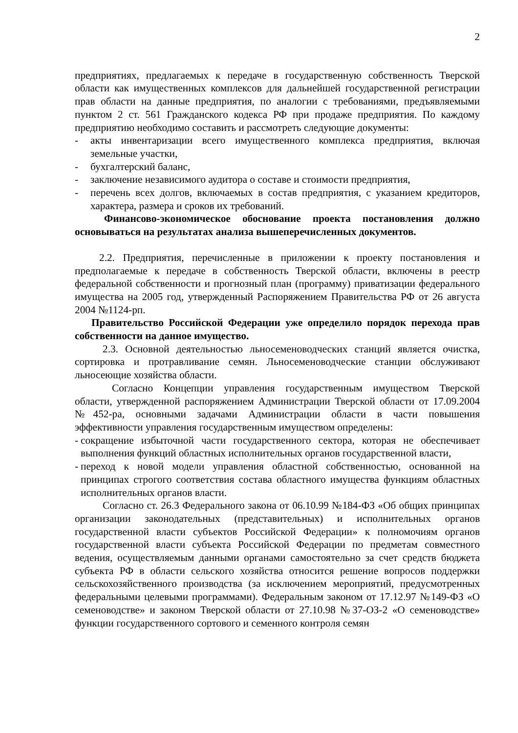2
предприятиях, предлагаемых к передаче в государственную собственность Тверской области как имущественных комплексов для дальнейшей государственной регистрации прав области на данные предприятия, по аналогии с требованиями, предъявляемыми пунктом 2 ст. 561 Гражданского кодекса РФ при продаже предприятия. По каждому предприятию необходимо составить и рассмотреть следующие документы:
- акты инвентаризации всего имущественного комплекса предприятия, включая земельные участки,
- бухгалтерский баланс,
- заключение независимого аудитора о составе и стоимости предприятия,
- перечень всех долгов, включаемых в состав предприятия, с указанием кредиторов, характера, размера и сроков их требований.
Финансово-экономическое обоснование проекта постановления должно основываться на результатах анализа вышеперечисленных документов.
2.2. Предприятия, перечисленные в приложении к проекту постановления и предполагаемые к передаче в собственность Тверской области, включены в реестр федеральной собственности и прогнозный план (программу) приватизации федерального имущества на 2005 год, утвержденный Распоряжением Правительства РФ от 26 августа 2004 №1124-рп.
Правительство Российской Федерации уже определило порядок перехода прав собственности на данное имущество.
2.3. Основной деятельностью льносеменоводческих станций является очистка, сортировка и протравливание семян. Льносеменоводческие станции обслуживают льносеющие хозяйства области.
Согласно Концепции управления государственным имуществом Тверской области, утвержденной распоряжением Администрации Тверской области от 17.09.2004 №452-ра, основными задачами Администрации области в части повышения эффективности управления государственным имуществом определены:
- сокращение избыточной части государственного сектора, которая не обеспечивает выполнения функций областных исполнительных органов государственной власти,
- переход к новой модели управления областной собственностью, основанной на принципах строгого соответствия состава областного имущества функциям областных исполнительных органов власти.
Согласно ст. 26.3 Федерального закона от 06.10.99 №184-ФЗ «Об общих принципах организации законодательных (представительных) и исполнительных органов государственной власти субъектов Российской Федерации» к полномочиям органов государственной власти субъекта Российской Федерации по предметам совместного ведения, осуществляемым данными органами самостоятельно за счет средств бюджета субъекта РФ в области сельского хозяйства относится решение вопросов поддержки сельскохозяйственного производства (за исключением мероприятий, предусмотренных федеральными целевыми программами). Федеральным законом от 17.12.97 №149-ФЗ «О семеноводстве» и законом Тверской области от 27.10.98 №37-ОЗ-2 «О семеноводстве» функции государственного сортового и семенного контроля семян